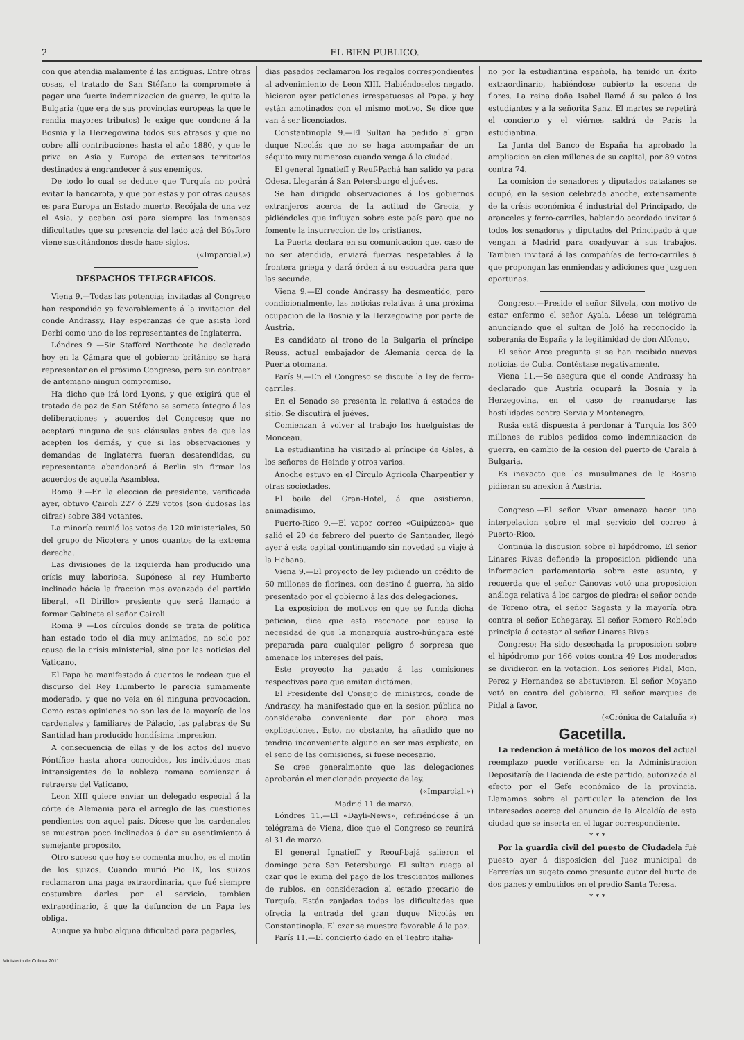2 EL BIEN PUBLICO.
con que atendia malamente á las antíguas. Entre otras cosas, el tratado de San Stéfano la compromete á pagar una fuerte indemnizacion de guerra, le quita la Bulgaria (que era de sus provincias europeas la que le rendia mayores tributos) le exige que condone á la Bosnia y la Herzegowina todos sus atrasos y que no cobre allí contribuciones hasta el año 1880, y que le priva en Asia y Europa de extensos territorios destinados á engrandecer á sus enemigos.
De todo lo cual se deduce que Turquía no podrá evitar la bancarota, y que por estas y por otras causas es para Europa un Estado muerto. Recójala de una vez el Asia, y acaben así para siempre las inmensas dificultades que su presencia del lado acá del Bósforo viene suscitándonos desde hace siglos.
(«Imparcial.»)
DESPACHOS TELEGRAFICOS.
Viena 9.—Todas las potencias invitadas al Congreso han respondido ya favorablemente á la invitacion del conde Andrassy. Hay esperanzas de que asista lord Derbi como uno de los representantes de Inglaterra.
Lóndres 9 —Sir Stafford Northcote ha declarado hoy en la Cámara que el gobierno británico se hará representar en el próximo Congreso, pero sin contraer de antemano ningun compromiso.
Ha dicho que irá lord Lyons, y que exigirá que el tratado de paz de San Stéfano se someta íntegro á las deliberaciones y acuerdos del Congreso; que no aceptará ninguna de sus cláusulas antes de que las acepten los demás, y que si las observaciones y demandas de Inglaterra fueran desatendidas, su representante abandonará á Berlin sin firmar los acuerdos de aquella Asamblea.
Roma 9.—En la eleccion de presidente, verificada ayer, obtuvo Cairoli 227 ó 229 votos (son dudosas las cifras) sobre 384 votantes.
La minoría reunió los votos de 120 ministeriales, 50 del grupo de Nicotera y unos cuantos de la extrema derecha.
Las divisiones de la izquierda han producido una crísis muy laboriosa. Supónese al rey Humberto inclinado hácia la fraccion mas avanzada del partido liberal. «Il Dirillo» presiente que será llamado á formar Gabinete el señor Cairoli.
Roma 9 —Los círculos donde se trata de política han estado todo el dia muy animados, no solo por causa de la crísis ministerial, sino por las noticias del Vaticano.
El Papa ha manifestado á cuantos le rodean que el discurso del Rey Humberto le parecia sumamente moderado, y que no veia en él ninguna provocacion. Como estas opiniones no son las de la mayoría de los cardenales y familiares de Pálacio, las palabras de Su Santidad han producido hondísima impresion.
A consecuencia de ellas y de los actos del nuevo Póntífice hasta ahora conocidos, los individuos mas intransigentes de la nobleza romana comienzan á retraerse del Vaticano.
Leon XIII quiere enviar un delegado especial á la córte de Alemania para el arreglo de las cuestiones pendientes con aquel país. Dícese que los cardenales se muestran poco inclinados á dar su asentimiento á semejante propósito.
Otro suceso que hoy se comenta mucho, es el motin de los suizos. Cuando murió Pio IX, los suizos reclamaron una paga extraordinaria, que fué siempre costumbre darles por el servicio, tambien extraordinario, á que la defuncion de un Papa les obliga.
Aunque ya hubo alguna dificultad para pagarles,
dias pasados reclamaron los regalos correspondientes al advenimiento de Leon XIII. Habiéndoselos negado, hicieron ayer peticiones irrespetuosas al Papa, y hoy están amotinados con el mismo motivo. Se dice que van á ser licenciados.
Constantinopla 9.—El Sultan ha pedido al gran duque Nicolás que no se haga acompañar de un séquito muy numeroso cuando venga á la ciudad.
El general Ignatieff y Reuf-Pachá han salido ya para Odesa. Llegarán á San Petersburgo el juéves.
Se han dirigido observaciones á los gobiernos extranjeros acerca de la actitud de Grecia, y pidiéndoles que influyan sobre este país para que no fomente la insurreccion de los cristianos.
La Puerta declara en su comunicacion que, caso de no ser atendida, enviará fuerzas respetables á la frontera griega y dará órden á su escuadra para que las secunde.
Viena 9.—El conde Andrassy ha desmentido, pero condicionalmente, las noticias relativas á una próxima ocupacion de la Bosnia y la Herzegowina por parte de Austria.
Es candidato al trono de la Bulgaria el príncipe Reuss, actual embajador de Alemania cerca de la Puerta otomana.
París 9.—En el Congreso se discute la ley de ferro-carriles.
En el Senado se presenta la relativa á estados de sitio. Se discutirá el juéves.
Comienzan á volver al trabajo los huelguistas de Monceau.
La estudiantina ha visitado al príncipe de Gales, á los señores de Heinde y otros varios.
Anoche estuvo en el Círculo Agrícola Charpentier y otras sociedades.
El baile del Gran-Hotel, á que asistieron, animadísimo.
Puerto-Rico 9.—El vapor correo «Guipúzcoa» que salió el 20 de febrero del puerto de Santander, llegó ayer á esta capital continuando sin novedad su viaje á la Habana.
Viena 9.—El proyecto de ley pidiendo un crédito de 60 millones de florines, con destino á guerra, ha sido presentado por el gobierno á las dos delegaciones.
La exposicion de motivos en que se funda dicha peticion, dice que esta reconoce por causa la necesidad de que la monarquía austro-húngara esté preparada para cualquier peligro ó sorpresa que amenace los intereses del país.
Este proyecto ha pasado á las comisiones respectivas para que emitan dictámen.
El Presidente del Consejo de ministros, conde de Andrassy, ha manifestado que en la sesion pública no consideraba conveniente dar por ahora mas explicaciones. Esto, no obstante, ha añadido que no tendria inconveniente alguno en ser mas explícito, en el seno de las comisiones, si fuese necesario.
Se cree generalmente que las delegaciones aprobarán el mencionado proyecto de ley.
(«Imparcial.»)
Madrid 11 de marzo.
Lóndres 11.—El «Dayli-News», refiriéndose á un telégrama de Viena, dice que el Congreso se reunirá el 31 de marzo.
El general Ignatieff y Reouf-bajá salieron el domingo para San Petersburgo. El sultan ruega al czar que le exima del pago de los trescientos millones de rublos, en consideracion al estado precario de Turquía. Están zanjadas todas las dificultades que ofrecia la entrada del gran duque Nicolás en Constantinopla. El czar se muestra favorable á la paz.
París 11.—El concierto dado en el Teatro italia-
no por la estudiantina española, ha tenido un éxito extraordinario, habiéndose cubierto la escena de flores. La reina doña Isabel llamó á su palco á los estudiantes y á la señorita Sanz. El martes se repetirá el concierto y el viérnes saldrá de París la estudiantina.
La Junta del Banco de España ha aprobado la ampliacion en cien millones de su capital, por 89 votos contra 74.
La comision de senadores y diputados catalanes se ocupó, en la sesion celebrada anoche, extensamente de la crísis económica é industrial del Principado, de aranceles y ferro-carriles, habiendo acordado invitar á todos los senadores y diputados del Principado á que vengan á Madrid para coadyuvar á sus trabajos. Tambien invitará á las compañías de ferro-carriles á que propongan las enmiendas y adiciones que juzguen oportunas.
Congreso.—Preside el señor Silvela, con motivo de estar enfermo el señor Ayala. Léese un telégrama anunciando que el sultan de Joló ha reconocido la soberanía de España y la legitimidad de don Alfonso.
El señor Arce pregunta si se han recibido nuevas noticias de Cuba. Contéstase negativamente.
Viena 11.—Se asegura que el conde Andrassy ha declarado que Austria ocupará la Bosnia y la Herzegovina, en el caso de reanudarse las hostilidades contra Servia y Montenegro.
Rusia está dispuesta á perdonar á Turquía los 300 millones de rublos pedidos como indemnizacion de guerra, en cambio de la cesion del puerto de Carala á Bulgaria.
Es inexacto que los musulmanes de la Bosnia pidieran su anexion á Austria.
Congreso.—El señor Vivar amenaza hacer una interpelacion sobre el mal servicio del correo á Puerto-Rico.
Continúa la discusion sobre el hipódromo. El señor Linares Rivas defiende la proposicion pidiendo una informacion parlamentaria sobre este asunto, y recuerda que el señor Cánovas votó una proposicion análoga relativa á los cargos de piedra; el señor conde de Toreno otra, el señor Sagasta y la mayoría otra contra el señor Echegaray. El señor Romero Robledo principia á cotestar al señor Linares Rivas.
Congreso: Ha sido desechada la proposicion sobre el hipódromo por 166 votos contra 49 Los moderados se dividieron en la votacion. Los señores Pidal, Mon, Perez y Hernandez se abstuvieron. El señor Moyano votó en contra del gobierno. El señor marques de Pidal á favor.
(«Crónica de Cataluña »)
Gacetilla.
La redencion á metálico de los mozos del actual reemplazo puede verificarse en la Administracion Depositaría de Hacienda de este partido, autorizada al efecto por el Gefe económico de la provincia. Llamamos sobre el particular la atencion de los interesados acerca del anuncio de la Alcaldía de esta ciudad que se inserta en el lugar correspondiente.
* * *
Por la guardia civil del puesto de Ciudadela fué puesto ayer á disposicion del Juez municipal de Ferrerías un sugeto como presunto autor del hurto de dos panes y embutidos en el predio Santa Teresa.
* * *
Ministerio de Cultura 2011